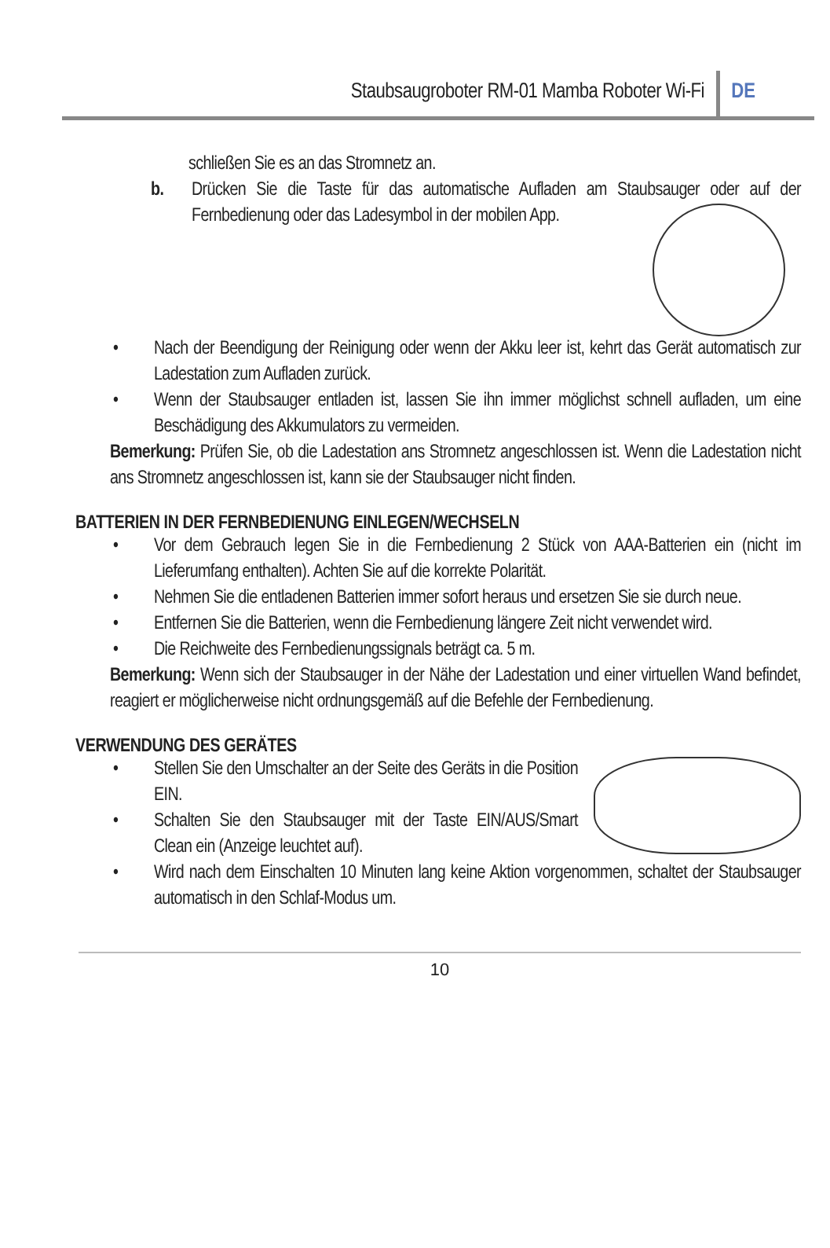Staubsaugroboter RM-01 Mamba Roboter Wi-Fi
DE
schließen Sie es an das Stromnetz an.
b. Drücken Sie die Taste für das automatische Aufladen am Staubsauger oder auf der Fernbedienung oder das Ladesymbol in
der mobilen App.
• Nach der Beendigung der Reinigung oder wenn der Akku leer ist, kehrt das Gerät automatisch zur Ladestation zum Aufladen zurück.
• Wenn der Staubsauger entladen ist, lassen Sie ihn immer möglichst schnell aufladen, um eine Beschädigung des Akkumulators zu vermeiden.
Bemerkung: Prüfen Sie, ob die Ladestation ans Stromnetz angeschlossen ist. Wenn die Ladestation nicht ans Stromnetz angeschlossen ist, kann sie der Staubsauger nicht finden.
BATTERIEN IN DER FERNBEDIENUNG EINLEGEN/WECHSELN
• Vor dem Gebrauch legen Sie in die Fernbedienung 2 Stück von AAA-Batterien ein (nicht im Lieferumfang enthalten). Achten Sie auf die korrekte Polarität.
• Nehmen Sie die entladenen Batterien immer sofort heraus und ersetzen Sie sie durch neue.
• Entfernen Sie die Batterien, wenn die Fernbedienung längere Zeit nicht verwendet wird.
• Die Reichweite des Fernbedienungssignals beträgt ca. 5 m.
Bemerkung: Wenn sich der Staubsauger in der Nähe der Ladestation und einer virtuellen Wand befindet, reagiert er möglicherweise nicht ordnungsgemäß auf die Befehle der Fernbedienung.
VERWENDUNG DES GERÄTES
• Stellen Sie den Umschalter an der Seite des Geräts in die Position EIN.
• Schalten Sie den Staubsauger mit der Taste EIN/AUS/Smart Clean ein (Anzeige leuchtet auf).
• Wird nach dem Einschalten 10 Minuten lang keine Aktion vorgenommen, schaltet der Staubsauger automatisch in den Schlaf-Modus um.
10